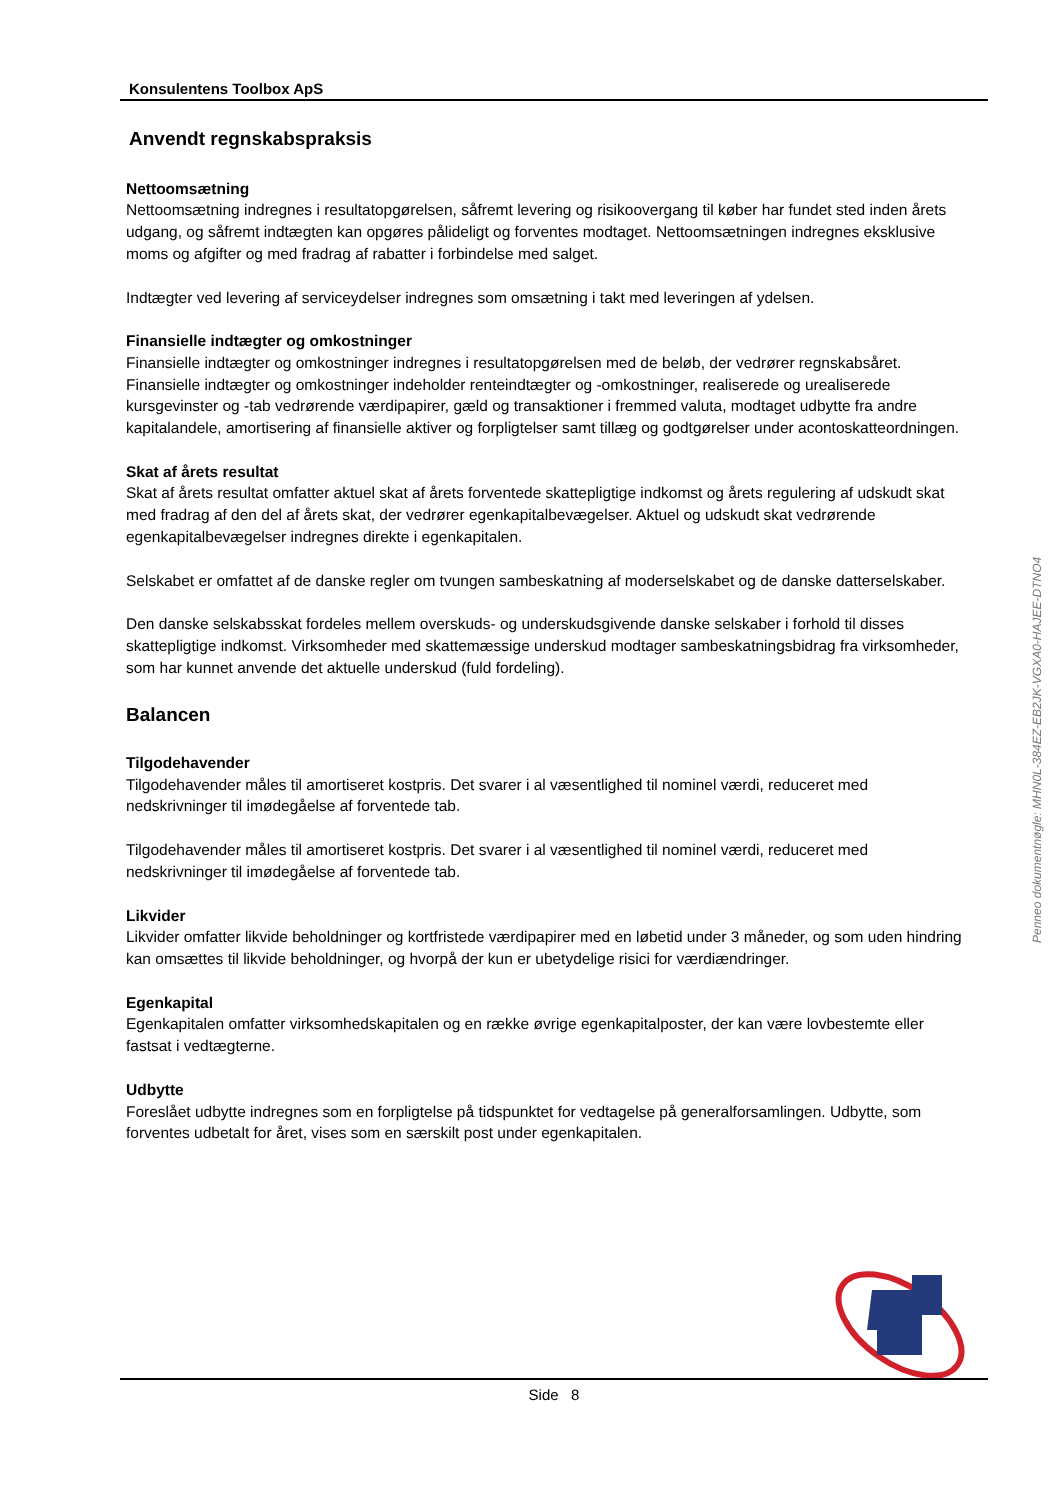Konsulentens Toolbox ApS
Anvendt regnskabspraksis
Nettoomsætning
Nettoomsætning indregnes i resultatopgørelsen, såfremt levering og risikoovergang til køber har fundet sted inden årets udgang, og såfremt indtægten kan opgøres påli­deligt og forventes modtaget. Nettoomsætningen indregnes eksklusive moms og afgifter og med fradrag af rabatter i forbindelse med salget.
Indtægter ved levering af serviceydelser indregnes som omsætning i takt med leveringen af ydelsen.
Finansielle indtægter og omkostninger
Finansielle indtægter og omkostninger indregnes i resultatopgørelsen med de beløb, der vedrører regnskabsåret. Finansielle indtægter og omkostninger indeholder renteindtægter og -omkostninger, realiserede og urealiserede kursgevinster og -tab vedrørende værdipapirer, gæld og transaktioner i fremmed valuta, modtaget udbytte fra andre kapitalandele, amortisering af finansielle aktiver og forpligtelser samt tillæg og godtgørelser under acontoskatteordningen.
Skat af årets resultat
Skat af årets resultat omfatter aktuel skat af årets forventede skattepligtige indkomst og årets regulering af udskudt skat med fradrag af den del af årets skat, der vedrører egenkapitalbevægelser. Aktuel og udskudt skat vedrørende egenkapitalbevægelser indregnes direkte i egenkapitalen.
Selskabet er omfattet af de danske regler om tvungen sambeskatning af moderselskabet og de danske datterselskaber.
Den danske selskabsskat fordeles mellem overskuds- og underskudsgivende danske selskaber i forhold til disses skattepligtige indkomst. Virksomheder med skattemæssige underskud modtager sambeskatningsbidrag fra virksomheder, som har kunnet anvende det aktuelle underskud (fuld fordeling).
Balancen
Tilgodehavender
Tilgodehavender måles til amortiseret kostpris. Det svarer i al væsentlighed til nominel værdi, reduceret med nedskrivninger til imødegåelse af forventede tab.
Tilgodehavender måles til amortiseret kostpris. Det svarer i al væsentlighed til nominel værdi, reduceret med nedskrivninger til imødegåelse af forventede tab.
Likvider
Likvider omfatter likvide beholdninger og kortfristede værdipapirer med en løbetid under 3 måneder, og som uden hindring kan omsættes til likvide beholdninger, og hvorpå der kun er ubetydelige risici for værdiændringer.
Egenkapital
Egenkapitalen omfatter virksomhedskapitalen og en række øvrige egenkapitalposter, der kan være lovbestemte eller fastsat i vedtægterne.
Udbytte
Foreslået udbytte indregnes som en forpligtelse på tidspunktet for vedtagelse på generalforsamlingen. Udbytte, som forventes udbetalt for året, vises som en særskilt post under egenkapitalen.
Penneo dokumentnøgle: MHN0L-384EZ-EB2JK-VGXA0-HAJEE-DTNO4
Side 8